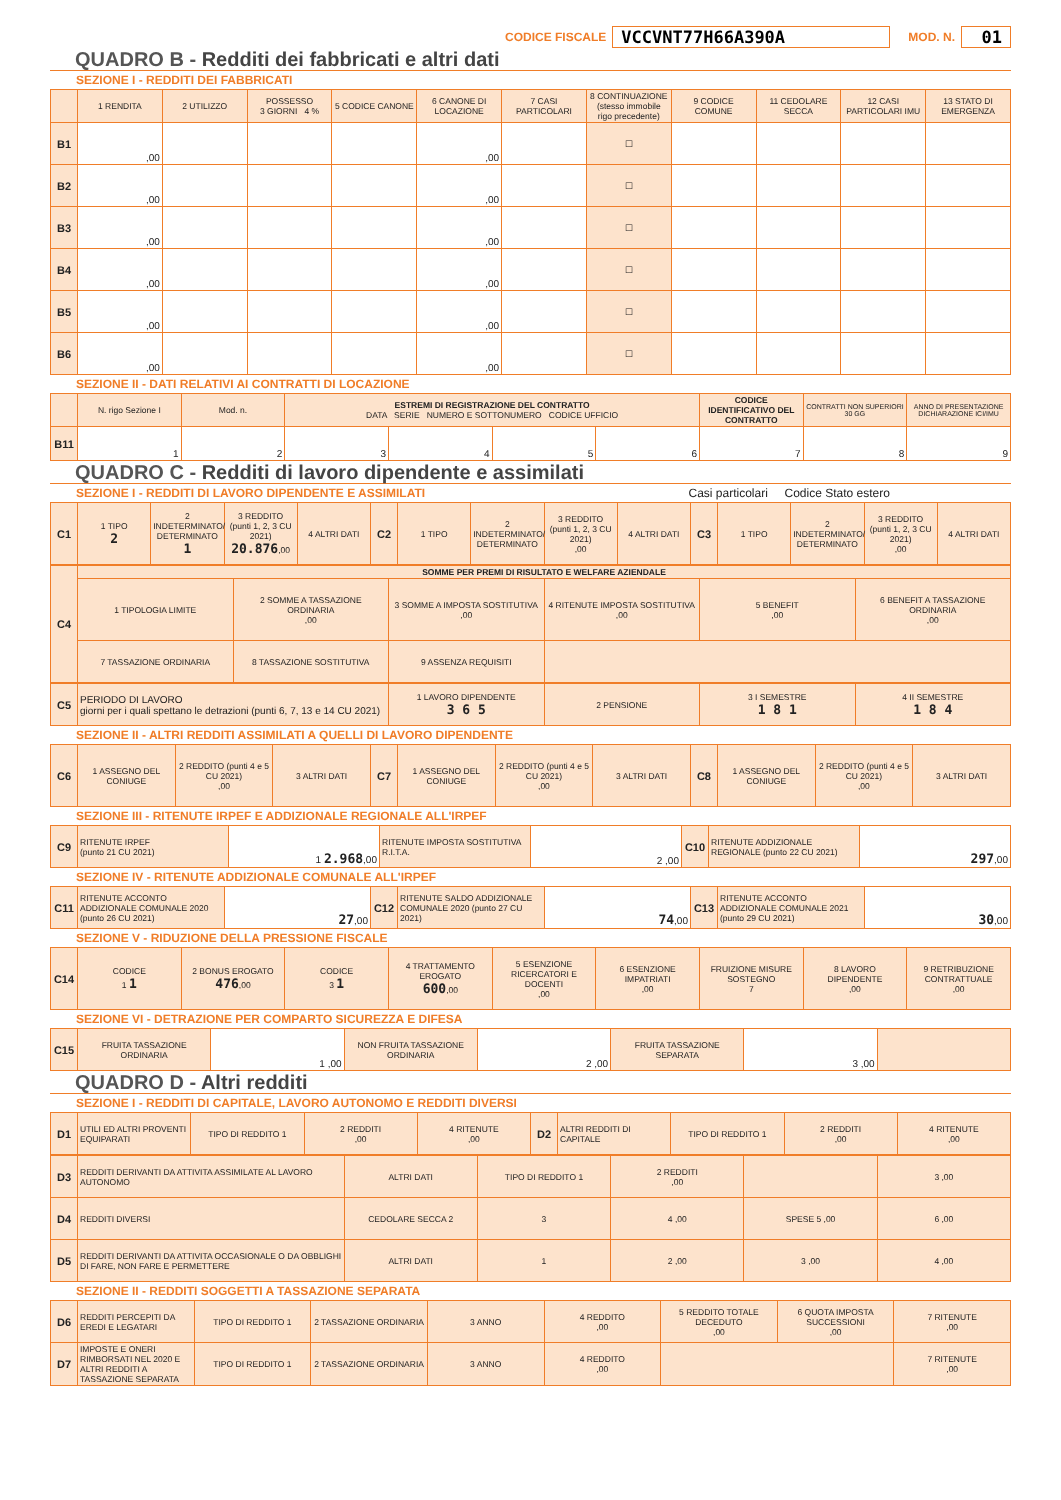CODICE FISCALE VCCVNT77H66A390A MOD. N. 01
QUADRO B - Redditi dei fabbricati e altri dati
SEZIONE I - REDDITI DEI FABBRICATI
| | 1 RENDITA | 2 UTILIZZO | POSSESSO 3 GIORNI 4 % | 5 CODICE CANONE | 6 CANONE DI LOCAZIONE | 7 CASI PARTICOLARI | 8 CONTINUAZIONE (stesso immobile rigo precedente) | 9 CODICE COMUNE | 11 CEDOLARE SECCA | 12 CASI PARTICOLARI IMU | 13 STATO DI EMERGENZA |
| --- | --- | --- | --- | --- | --- | --- | --- | --- | --- | --- | --- |
| B1 | ,00 | | | | ,00 | | ☐ | | | | |
| B2 | ,00 | | | | ,00 | | ☐ | | | | |
| B3 | ,00 | | | | ,00 | | ☐ | | | | |
| B4 | ,00 | | | | ,00 | | ☐ | | | | |
| B5 | ,00 | | | | ,00 | | ☐ | | | | |
| B6 | ,00 | | | | ,00 | | ☐ | | | | |
SEZIONE II - DATI RELATIVI AI CONTRATTI DI LOCAZIONE
| | N. rigo Sezione I | Mod. n. | ESTREMI DI REGISTRAZIONE DEL CONTRATTO DATA SERIE NUMERO E SOTTONUMERO CODICE UFFICIO | | | | CODICE IDENTIFICATIVO DEL CONTRATTO | CONTRATTI NON SUPERIORI 30 GG | ANNO DI PRESENTAZIONE DICHIARAZIONE ICI/IMU |
| --- | --- | --- | --- | --- | --- | --- | --- | --- | --- |
| B11 | 1 | 2 | 3 | 4 | 5 | 6 | 7 | 8 | 9 |
QUADRO C - Redditi di lavoro dipendente e assimilati
SEZIONE I - REDDITI DI LAVORO DIPENDENTE E ASSIMILATI Casi particolari Codice Stato estero
| C1 | 1 TIPO 2 | 2 INDETERMINATO/ DETERMINATO 1 | 3 REDDITO (punti 1, 2, 3 CU 2021) 20.876 ,00 | 4 ALTRI DATI | C2 | 1 TIPO | 2 INDETERMINATO/ DETERMINATO | 3 REDDITO (punti 1, 2, 3 CU 2021) ,00 | 4 ALTRI DATI | C3 | 1 TIPO | 2 INDETERMINATO/ DETERMINATO | 3 REDDITO (punti 1, 2, 3 CU 2021) ,00 | 4 ALTRI DATI |
| C4 | SOMME PER PREMI DI RISULTATO E WELFARE AZIENDALE | | | | | |
| | 1 TIPOLOGIA LIMITE | 2 SOMME A TASSAZIONE ORDINARIA ,00 | 3 SOMME A IMPOSTA SOSTITUTIVA ,00 | 4 RITENUTE IMPOSTA SOSTITUTIVA ,00 | 5 BENEFIT ,00 | 6 BENEFIT A TASSAZIONE ORDINARIA ,00 |
| | 7 TASSAZIONE ORDINARIA | 8 TASSAZIONE SOSTITUTIVA | 9 ASSENZA REQUISITI | | | |
| C5 | PERIODO DI LAVORO giorni per i quali spettano le detrazioni (punti 6, 7, 13 e 14 CU 2021) | 1 LAVORO DIPENDENTE 3 6 5 | 2 PENSIONE | 3 I SEMESTRE 1 8 1 | 4 II SEMESTRE 1 8 4 |
SEZIONE II - ALTRI REDDITI ASSIMILATI A QUELLI DI LAVORO DIPENDENTE
| C6 | 1 ASSEGNO DEL CONIUGE | 2 REDDITO (punti 4 e 5 CU 2021) ,00 | 3 ALTRI DATI | C7 | 1 ASSEGNO DEL CONIUGE | 2 REDDITO (punti 4 e 5 CU 2021) ,00 | 3 ALTRI DATI | C8 | 1 ASSEGNO DEL CONIUGE | 2 REDDITO (punti 4 e 5 CU 2021) ,00 | 3 ALTRI DATI |
SEZIONE III - RITENUTE IRPEF E ADDIZIONALE REGIONALE ALL'IRPEF
| C9 | RITENUTE IRPEF (punto 21 CU 2021) | 1 2.968 ,00 | RITENUTE IMPOSTA SOSTITUTIVA R.I.T.A. | 2 ,00 | C10 | RITENUTE ADDIZIONALE REGIONALE (punto 22 CU 2021) | 297 ,00 |
SEZIONE IV - RITENUTE ADDIZIONALE COMUNALE ALL'IRPEF
| C11 | RITENUTE ACCONTO ADDIZIONALE COMUNALE 2020 (punto 26 CU 2021) | 27 ,00 | C12 | RITENUTE SALDO ADDIZIONALE COMUNALE 2020 (punto 27 CU 2021) | 74 ,00 | C13 | RITENUTE ACCONTO ADDIZIONALE COMUNALE 2021 (punto 29 CU 2021) | 30 ,00 |
SEZIONE V - RIDUZIONE DELLA PRESSIONE FISCALE
| C14 | CODICE 1 1 | 2 BONUS EROGATO 476 ,00 | CODICE 3 1 | 4 TRATTAMENTO EROGATO 600 ,00 | 5 ESENZIONE RICERCATORI E DOCENTI ,00 | 6 ESENZIONE IMPATRIATI ,00 | FRUIZIONE MISURE SOSTEGNO 7 | 8 LAVORO DIPENDENTE ,00 | 9 RETRIBUZIONE CONTRATTUALE ,00 |
SEZIONE VI - DETRAZIONE PER COMPARTO SICUREZZA E DIFESA
| C15 | FRUITA TASSAZIONE ORDINARIA | 1 ,00 | NON FRUITA TASSAZIONE ORDINARIA | 2 ,00 | FRUITA TASSAZIONE SEPARATA | 3 ,00 | |
QUADRO D - Altri redditi
SEZIONE I - REDDITI DI CAPITALE, LAVORO AUTONOMO E REDDITI DIVERSI
| D1 | UTILI ED ALTRI PROVENTI EQUIPARATI | TIPO DI REDDITO 1 | 2 REDDITI ,00 | 4 RITENUTE ,00 | D2 | ALTRI REDDITI DI CAPITALE | TIPO DI REDDITO 1 | 2 REDDITI ,00 | 4 RITENUTE ,00 |
| D3 | REDDITI DERIVANTI DA ATTIVITA ASSIMILATE AL LAVORO AUTONOMO | ALTRI DATI | TIPO DI REDDITO 1 | 2 REDDITI ,00 | | 3 ,00 |
| D4 | REDDITI DIVERSI | CEDOLARE SECCA 2 | 3 | 4 ,00 | SPESE 5 ,00 | 6 ,00 |
| D5 | REDDITI DERIVANTI DA ATTIVITA OCCASIONALE O DA OBBLIGHI DI FARE, NON FARE E PERMETTERE | ALTRI DATI | 1 | 2 ,00 | 3 ,00 | 4 ,00 |
SEZIONE II - REDDITI SOGGETTI A TASSAZIONE SEPARATA
| D6 | REDDITI PERCEPITI DA EREDI E LEGATARI | TIPO DI REDDITO 1 | 2 TASSAZIONE ORDINARIA | 3 ANNO | 4 REDDITO ,00 | 5 REDDITO TOTALE DECEDUTO ,00 | 6 QUOTA IMPOSTA SUCCESSIONI ,00 | 7 RITENUTE ,00 |
| D7 | IMPOSTE E ONERI RIMBORSATI NEL 2020 E ALTRI REDDITI A TASSAZIONE SEPARATA | TIPO DI REDDITO 1 | 2 TASSAZIONE ORDINARIA | 3 ANNO | 4 REDDITO ,00 | | | 7 RITENUTE ,00 |